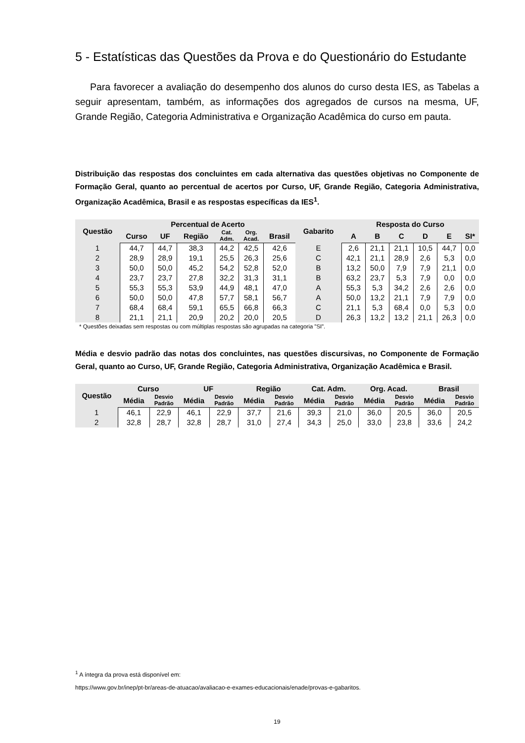5 - Estatísticas das Questões da Prova e do Questionário do Estudante
Para favorecer a avaliação do desempenho dos alunos do curso desta IES, as Tabelas a seguir apresentam, também, as informações dos agregados de cursos na mesma, UF, Grande Região, Categoria Administrativa e Organização Acadêmica do curso em pauta.
Distribuição das respostas dos concluintes em cada alternativa das questões objetivas no Componente de Formação Geral, quanto ao percentual de acertos por Curso, UF, Grande Região, Categoria Administrativa, Organização Acadêmica, Brasil e as respostas específicas da IES<sup>1</sup>.
| Questão | Percentual de Acerto | | | | | | Gabarito | Resposta do Curso | | | | | |
| --- | --- | --- | --- | --- | --- | --- | --- | --- | --- | --- | --- | --- | --- |
| | Curso | UF | Região | Cat. Adm. | Org. Acad. | Brasil | | A | B | C | D | E | SI* |
| 1 | 44,7 | 44,7 | 38,3 | 44,2 | 42,5 | 42,6 | E | 2,6 | 21,1 | 21,1 | 10,5 | 44,7 | 0,0 |
| 2 | 28,9 | 28,9 | 19,1 | 25,5 | 26,3 | 25,6 | C | 42,1 | 21,1 | 28,9 | 2,6 | 5,3 | 0,0 |
| 3 | 50,0 | 50,0 | 45,2 | 54,2 | 52,8 | 52,0 | B | 13,2 | 50,0 | 7,9 | 7,9 | 21,1 | 0,0 |
| 4 | 23,7 | 23,7 | 27,8 | 32,2 | 31,3 | 31,1 | B | 63,2 | 23,7 | 5,3 | 7,9 | 0,0 | 0,0 |
| 5 | 55,3 | 55,3 | 53,9 | 44,9 | 48,1 | 47,0 | A | 55,3 | 5,3 | 34,2 | 2,6 | 2,6 | 0,0 |
| 6 | 50,0 | 50,0 | 47,8 | 57,7 | 58,1 | 56,7 | A | 50,0 | 13,2 | 21,1 | 7,9 | 7,9 | 0,0 |
| 7 | 68,4 | 68,4 | 59,1 | 65,5 | 66,8 | 66,3 | C | 21,1 | 5,3 | 68,4 | 0,0 | 5,3 | 0,0 |
| 8 | 21,1 | 21,1 | 20,9 | 20,2 | 20,0 | 20,5 | D | 26,3 | 13,2 | 13,2 | 21,1 | 26,3 | 0,0 |
* Questões deixadas sem respostas ou com múltiplas respostas são agrupadas na categoria ”SI”.
Média e desvio padrão das notas dos concluintes, nas questões discursivas, no Componente de Formação Geral, quanto ao Curso, UF, Grande Região, Categoria Administrativa, Organização Acadêmica e Brasil.
| Questão | Curso | | UF | | Região | | Cat. Adm. | | Org. Acad. | | Brasil | |
| --- | --- | --- | --- | --- | --- | --- | --- | --- | --- | --- | --- | --- |
| | Média | Desvio Padrão | Média | Desvio Padrão | Média | Desvio Padrão | Média | Desvio Padrão | Média | Desvio Padrão | Média | Desvio Padrão |
| 1 | 46,1 | 22,9 | 46,1 | 22,9 | 37,7 | 21,6 | 39,3 | 21,0 | 36,0 | 20,5 | 36,0 | 20,5 |
| 2 | 32,8 | 28,7 | 32,8 | 28,7 | 31,0 | 27,4 | 34,3 | 25,0 | 33,0 | 23,8 | 33,6 | 24,2 |
<sup>1</sup> A íntegra da prova está disponível em:
https://www.gov.br/inep/pt-br/areas-de-atuacao/avaliacao-e-exames-educacionais/enade/provas-e-gabaritos.
19